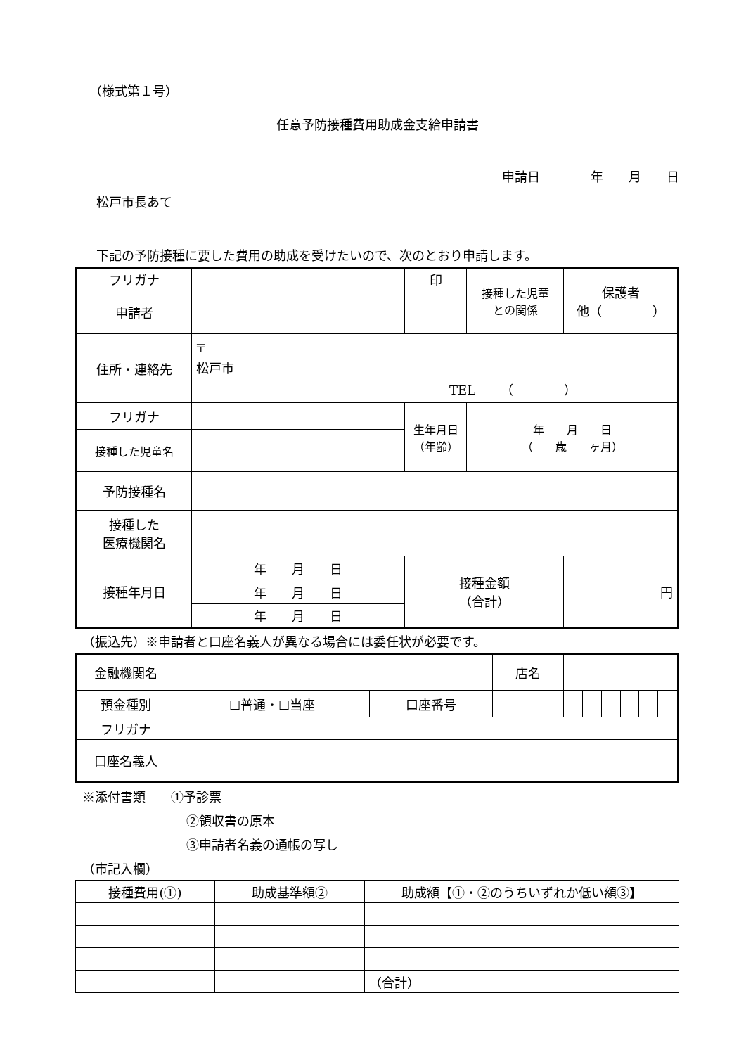（様式第１号）
任意予防接種費用助成金支給申請書
申請日　　　　年　　月　　日
松戸市長あて
下記の予防接種に要した費用の助成を受けたいので、次のとおり申請します。
| フリガナ | | 印 | 接種した児童 との関係 | 保護者 他（ ） |
| 申請者 | | | | |
| 住所・連絡先 | 〒 松戸市 TEL （ ） | | | |
| フリガナ | | 生年月日 （年齢） | 年 月 日 （ 歳 ヶ月） | |
| 接種した児童名 | | | | |
| 予防接種名 | | | | |
| 接種した 医療機関名 | | | | |
| 接種年月日 | 年 月 日 | 接種金額 （合計） | | 円 |
| | 年 月 日 | | | |
| | 年 月 日 | | | |
（振込先）※申請者と口座名義人が異なる場合には委任状が必要です。
| 金融機関名 | | | 店名 | | | | | | |
| 預金種別 | ☐普通・☐当座 | 口座番号 | | | | | | | |
| フリガナ | | | | | | | | | |
| 口座名義人 | | | | | | | | | |
※添付書類　　①予診票
②領収書の原本
③申請者名義の通帳の写し
（市記入欄）
| 接種費用(①) | 助成基準額② | 助成額【①・②のうちいずれか低い額③】 |
| | | （合計） |